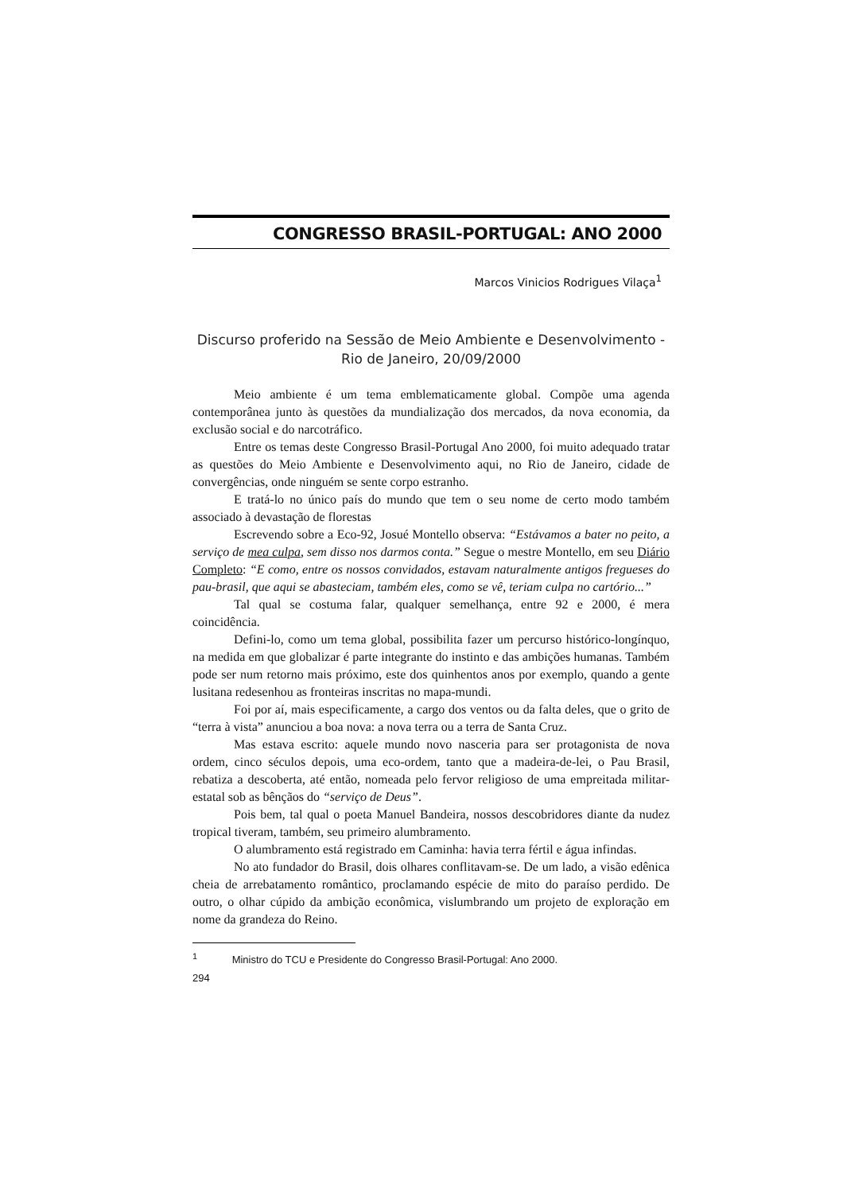CONGRESSO BRASIL-PORTUGAL: ANO 2000
Marcos Vinicios Rodrigues Vilaça<sup>1</sup>
Discurso proferido na Sessão de Meio Ambiente e Desenvolvimento -
Rio de Janeiro, 20/09/2000
Meio ambiente é um tema emblematicamente global. Compõe uma agenda contemporânea junto às questões da mundialização dos mercados, da nova economia, da exclusão social e do narcotráfico.
Entre os temas deste Congresso Brasil-Portugal Ano 2000, foi muito adequado tratar as questões do Meio Ambiente e Desenvolvimento aqui, no Rio de Janeiro, cidade de convergências, onde ninguém se sente corpo estranho.
E tratá-lo no único país do mundo que tem o seu nome de certo modo também associado à devastação de florestas
Escrevendo sobre a Eco-92, Josué Montello observa: “Estávamos a bater no peito, a serviço de mea culpa, sem disso nos darmos conta.” Segue o mestre Montello, em seu Diário Completo: “E como, entre os nossos convidados, estavam naturalmente antigos fregueses do pau-brasil, que aqui se abasteciam, também eles, como se vê, teriam culpa no cartório...”
Tal qual se costuma falar, qualquer semelhança, entre 92 e 2000, é mera coincidência.
Defini-lo, como um tema global, possibilita fazer um percurso histórico-longínquo, na medida em que globalizar é parte integrante do instinto e das ambições humanas. Também pode ser num retorno mais próximo, este dos quinhentos anos por exemplo, quando a gente lusitana redesenhou as fronteiras inscritas no mapa-mundi.
Foi por aí, mais especificamente, a cargo dos ventos ou da falta deles, que o grito de “terra à vista” anunciou a boa nova: a nova terra ou a terra de Santa Cruz.
Mas estava escrito: aquele mundo novo nasceria para ser protagonista de nova ordem, cinco séculos depois, uma eco-ordem, tanto que a madeira-de-lei, o Pau Brasil, rebatiza a descoberta, até então, nomeada pelo fervor religioso de uma empreitada militar-estatal sob as bênçãos do “serviço de Deus”.
Pois bem, tal qual o poeta Manuel Bandeira, nossos descobridores diante da nudez tropical tiveram, também, seu primeiro alumbramento.
O alumbramento está registrado em Caminha: havia terra fértil e água infindas.
No ato fundador do Brasil, dois olhares conflitavam-se. De um lado, a visão edênica cheia de arrebatamento romântico, proclamando espécie de mito do paraíso perdido. De outro, o olhar cúpido da ambição econômica, vislumbrando um projeto de exploração em nome da grandeza do Reino.
<sup>1</sup> Ministro do TCU e Presidente do Congresso Brasil-Portugal: Ano 2000.
294